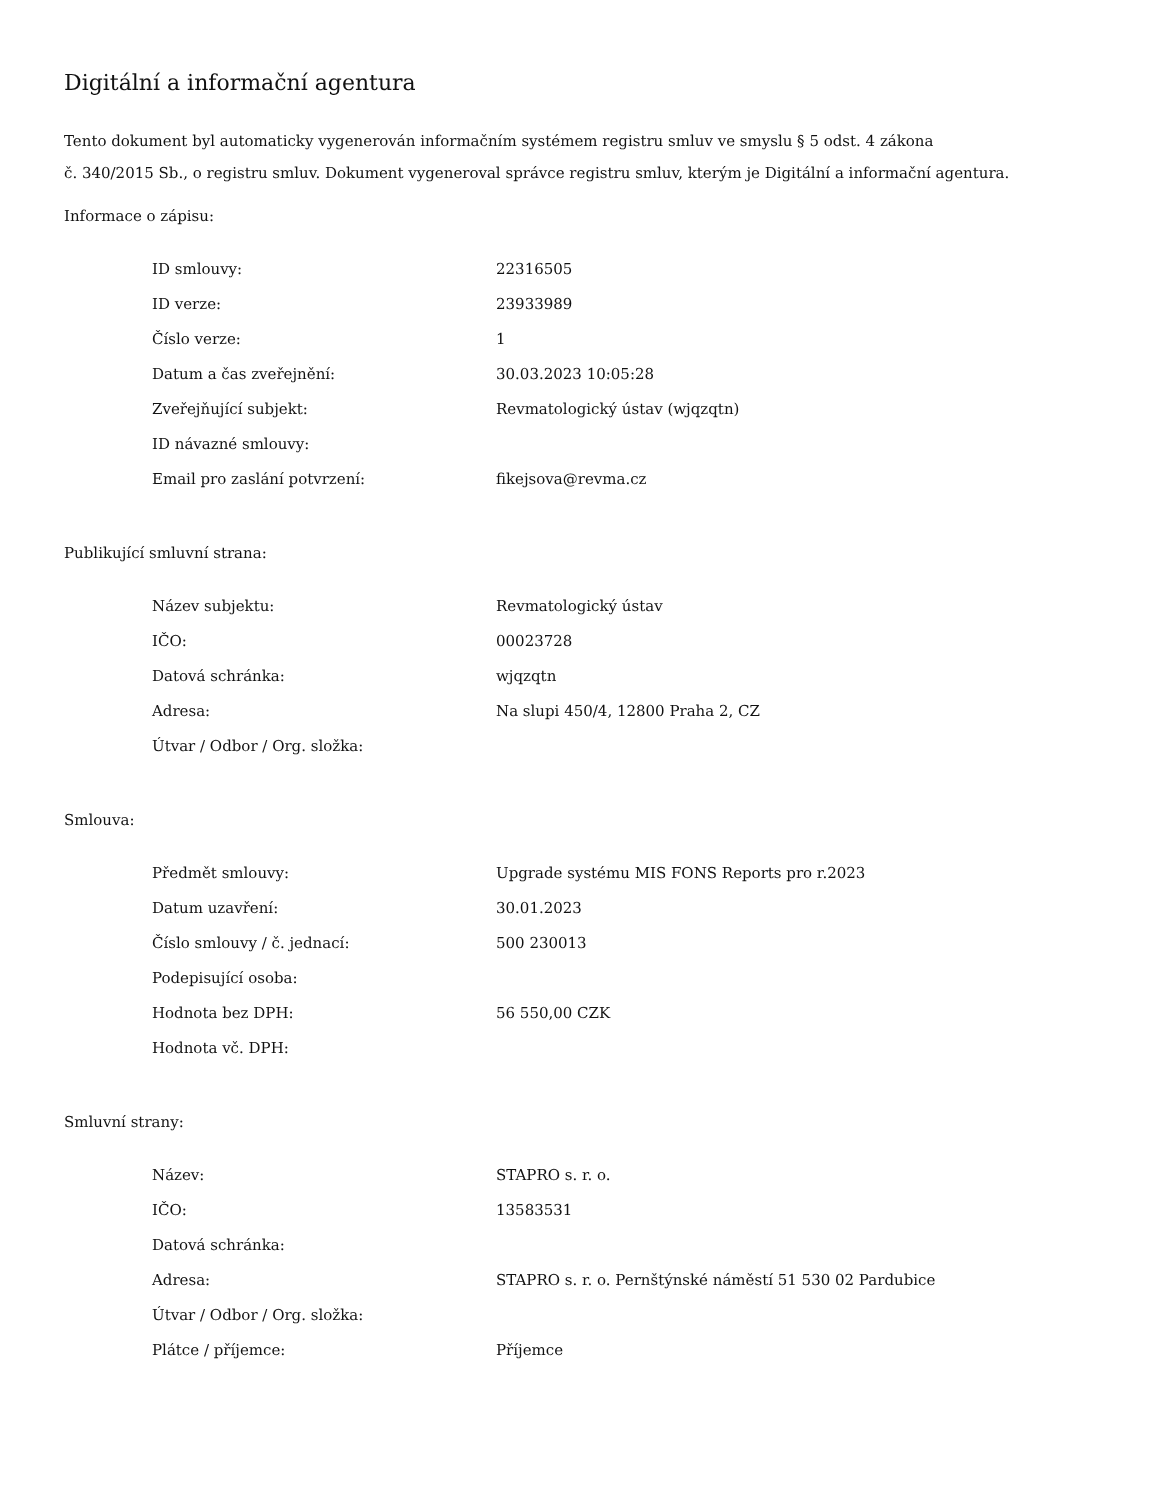Digitální a informační agentura
Tento dokument byl automaticky vygenerován informačním systémem registru smluv ve smyslu § 5 odst. 4 zákona
č. 340/2015 Sb., o registru smluv. Dokument vygeneroval správce registru smluv, kterým je Digitální a informační agentura.
Informace o zápisu:
| ID smlouvy: | 22316505 |
| ID verze: | 23933989 |
| Číslo verze: | 1 |
| Datum a čas zveřejnění: | 30.03.2023 10:05:28 |
| Zveřejňující subjekt: | Revmatologický ústav (wjqzqtn) |
| ID návazné smlouvy: | |
| Email pro zaslání potvrzení: | fikejsova@revma.cz |
Publikující smluvní strana:
| Název subjektu: | Revmatologický ústav |
| IČO: | 00023728 |
| Datová schránka: | wjqzqtn |
| Adresa: | Na slupi 450/4, 12800 Praha 2, CZ |
| Útvar / Odbor / Org. složka: | |
Smlouva:
| Předmět smlouvy: | Upgrade systému MIS FONS Reports pro r.2023 |
| Datum uzavření: | 30.01.2023 |
| Číslo smlouvy / č. jednací: | 500 230013 |
| Podepisující osoba: | |
| Hodnota bez DPH: | 56 550,00 CZK |
| Hodnota vč. DPH: | |
Smluvní strany:
| Název: | STAPRO s. r. o. |
| IČO: | 13583531 |
| Datová schránka: | |
| Adresa: | STAPRO s. r. o. Pernštýnské náměstí 51 530 02 Pardubice |
| Útvar / Odbor / Org. složka: | |
| Plátce / příjemce: | Příjemce |